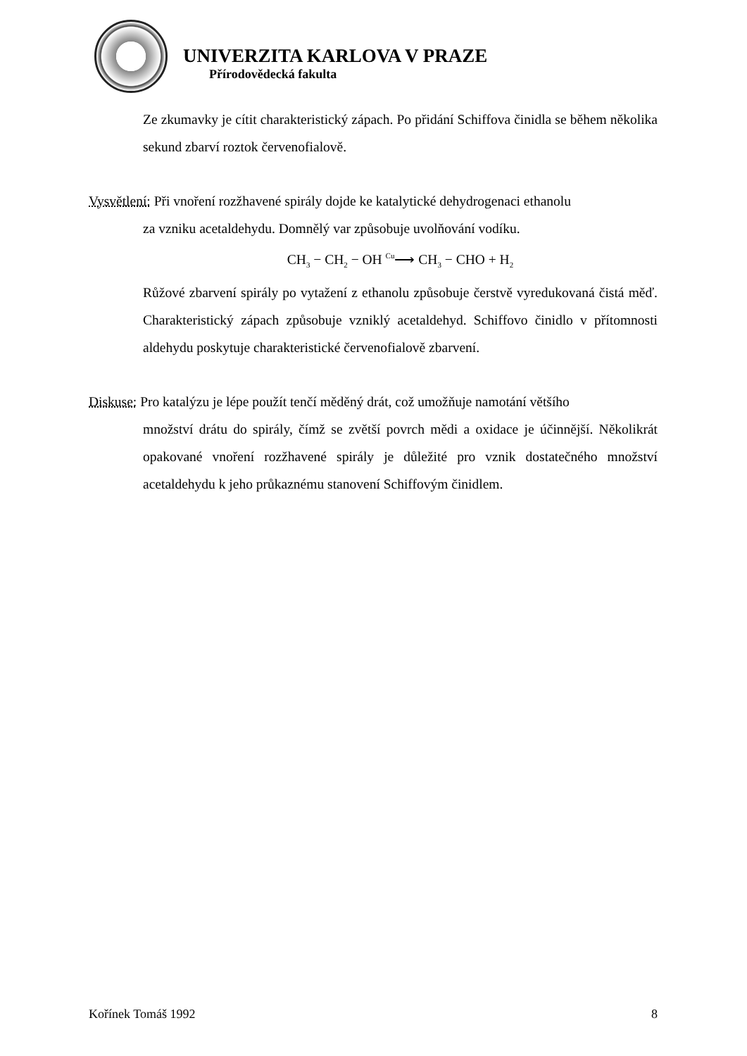UNIVERZITA KARLOVA V PRAZE
Přírodovědecká fakulta
Ze zkumavky je cítit charakteristický zápach. Po přidání Schiffova činidla se během několika sekund zbarví roztok červenofialově.
Vysvětlení: Při vnoření rozžhavené spirály dojde ke katalytické dehydrogenaci ethanolu
za vzniku acetaldehydu. Domnělý var způsobuje uvolňování vodíku.
CH<sub>3</sub> − CH<sub>2</sub> − OH Cu⟶ CH<sub>3</sub> − CHO + H<sub>2</sub>
Růžové zbarvení spirály po vytažení z ethanolu způsobuje čerstvě vyredukovaná čistá měď. Charakteristický zápach způsobuje vzniklý acetaldehyd. Schiffovo činidlo v přítomnosti aldehydu poskytuje charakteristické červenofialově zbarvení.
Diskuse: Pro katalýzu je lépe použít tenčí měděný drát, což umožňuje namotání většího
množství drátu do spirály, čímž se zvětší povrch mědi a oxidace je účinnější. Několikrát opakované vnoření rozžhavené spirály je důležité pro vznik dostatečného množství acetaldehydu k jeho průkaznému stanovení Schiffovým činidlem.
Kořínek Tomáš 1992 8